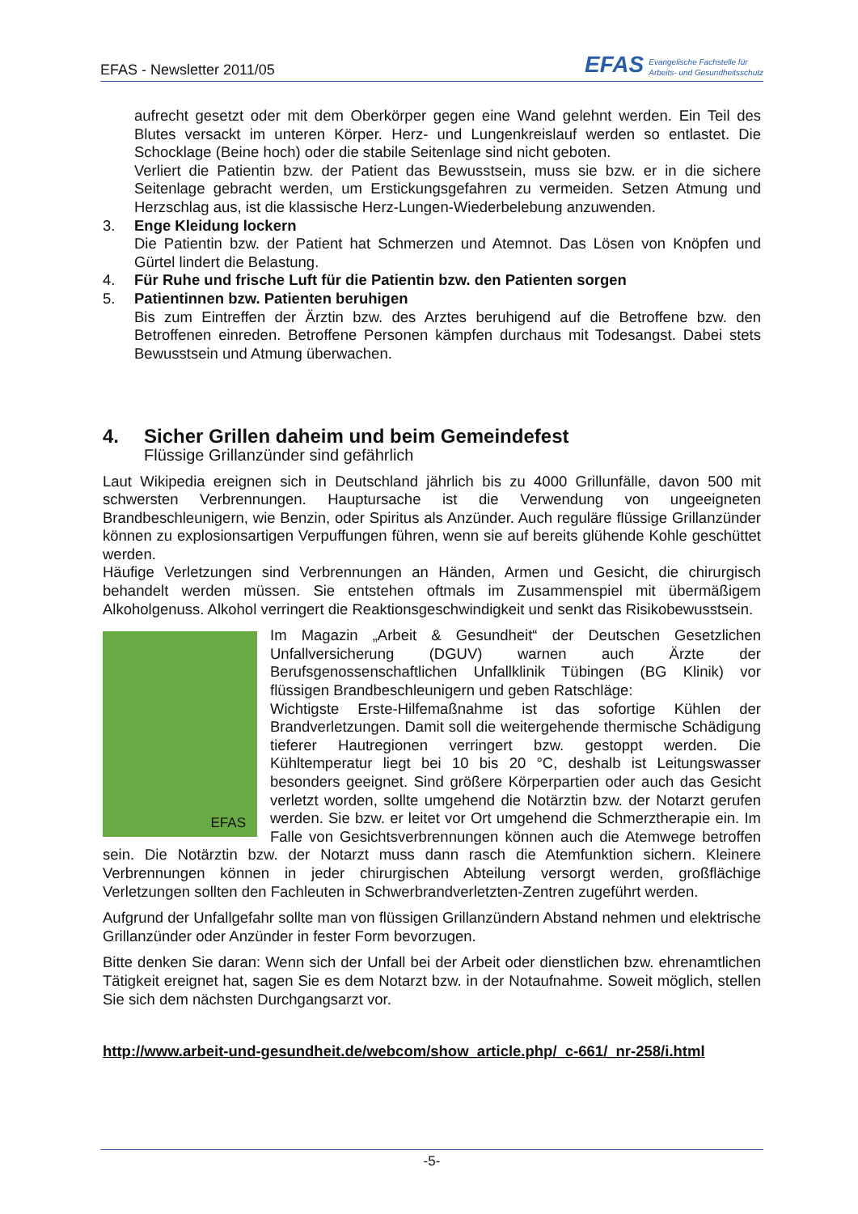EFAS - Newsletter 2011/05
EFAS Evangelische Fachstelle für
Arbeits- und Gesundheitsschutz
aufrecht gesetzt oder mit dem Oberkörper gegen eine Wand gelehnt werden. Ein Teil des Blutes versackt im unteren Körper. Herz- und Lungenkreislauf werden so entlastet. Die Schocklage (Beine hoch) oder die stabile Seitenlage sind nicht geboten.
Verliert die Patientin bzw. der Patient das Bewusstsein, muss sie bzw. er in die sichere Seitenlage gebracht werden, um Erstickungsgefahren zu vermeiden. Setzen Atmung und Herzschlag aus, ist die klassische Herz-Lungen-Wiederbelebung anzuwenden.
3. Enge Kleidung lockern
Die Patientin bzw. der Patient hat Schmerzen und Atemnot. Das Lösen von Knöpfen und Gürtel lindert die Belastung.
4. Für Ruhe und frische Luft für die Patientin bzw. den Patienten sorgen
5. Patientinnen bzw. Patienten beruhigen
Bis zum Eintreffen der Ärztin bzw. des Arztes beruhigend auf die Betroffene bzw. den Betroffenen einreden. Betroffene Personen kämpfen durchaus mit Todesangst. Dabei stets Bewusstsein und Atmung überwachen.
4. Sicher Grillen daheim und beim Gemeindefest
Flüssige Grillanzünder sind gefährlich
Laut Wikipedia ereignen sich in Deutschland jährlich bis zu 4000 Grillunfälle, davon 500 mit schwersten Verbrennungen. Hauptursache ist die Verwendung von ungeeigneten Brandbeschleunigern, wie Benzin, oder Spiritus als Anzünder. Auch reguläre flüssige Grillanzünder können zu explosionsartigen Verpuffungen führen, wenn sie auf bereits glühende Kohle geschüttet werden.
Häufige Verletzungen sind Verbrennungen an Händen, Armen und Gesicht, die chirurgisch behandelt werden müssen. Sie entstehen oftmals im Zusammenspiel mit übermäßigem Alkoholgenuss. Alkohol verringert die Reaktionsgeschwindigkeit und senkt das Risikobewusstsein.
EFAS Im Magazin „Arbeit & Gesundheit“ der Deutschen Gesetzlichen Unfallversicherung (DGUV) warnen auch Ärzte der Berufsgenossenschaftlichen Unfallklinik Tübingen (BG Klinik) vor flüssigen Brandbeschleunigern und geben Ratschläge:
Wichtigste Erste-Hilfemaßnahme ist das sofortige Kühlen der Brandverletzungen. Damit soll die weitergehende thermische Schädigung tieferer Hautregionen verringert bzw. gestoppt werden. Die Kühltemperatur liegt bei 10 bis 20 °C, deshalb ist Leitungswasser besonders geeignet. Sind größere Körperpartien oder auch das Gesicht verletzt worden, sollte umgehend die Notärztin bzw. der Notarzt gerufen werden. Sie bzw. er leitet vor Ort umgehend die Schmerztherapie ein. Im Falle von Gesichtsverbrennungen können auch die Atemwege betroffen sein. Die Notärztin bzw. der Notarzt muss dann rasch die Atemfunktion sichern. Kleinere Verbrennungen können in jeder chirurgischen Abteilung versorgt werden, großflächige Verletzungen sollten den Fachleuten in Schwerbrandverletzten-Zentren zugeführt werden.
Aufgrund der Unfallgefahr sollte man von flüssigen Grillanzündern Abstand nehmen und elektrische Grillanzünder oder Anzünder in fester Form bevorzugen.
Bitte denken Sie daran: Wenn sich der Unfall bei der Arbeit oder dienstlichen bzw. ehrenamtlichen Tätigkeit ereignet hat, sagen Sie es dem Notarzt bzw. in der Notaufnahme. Soweit möglich, stellen Sie sich dem nächsten Durchgangsarzt vor.
http://www.arbeit-und-gesundheit.de/webcom/show_article.php/_c-661/_nr-258/i.html
-5-